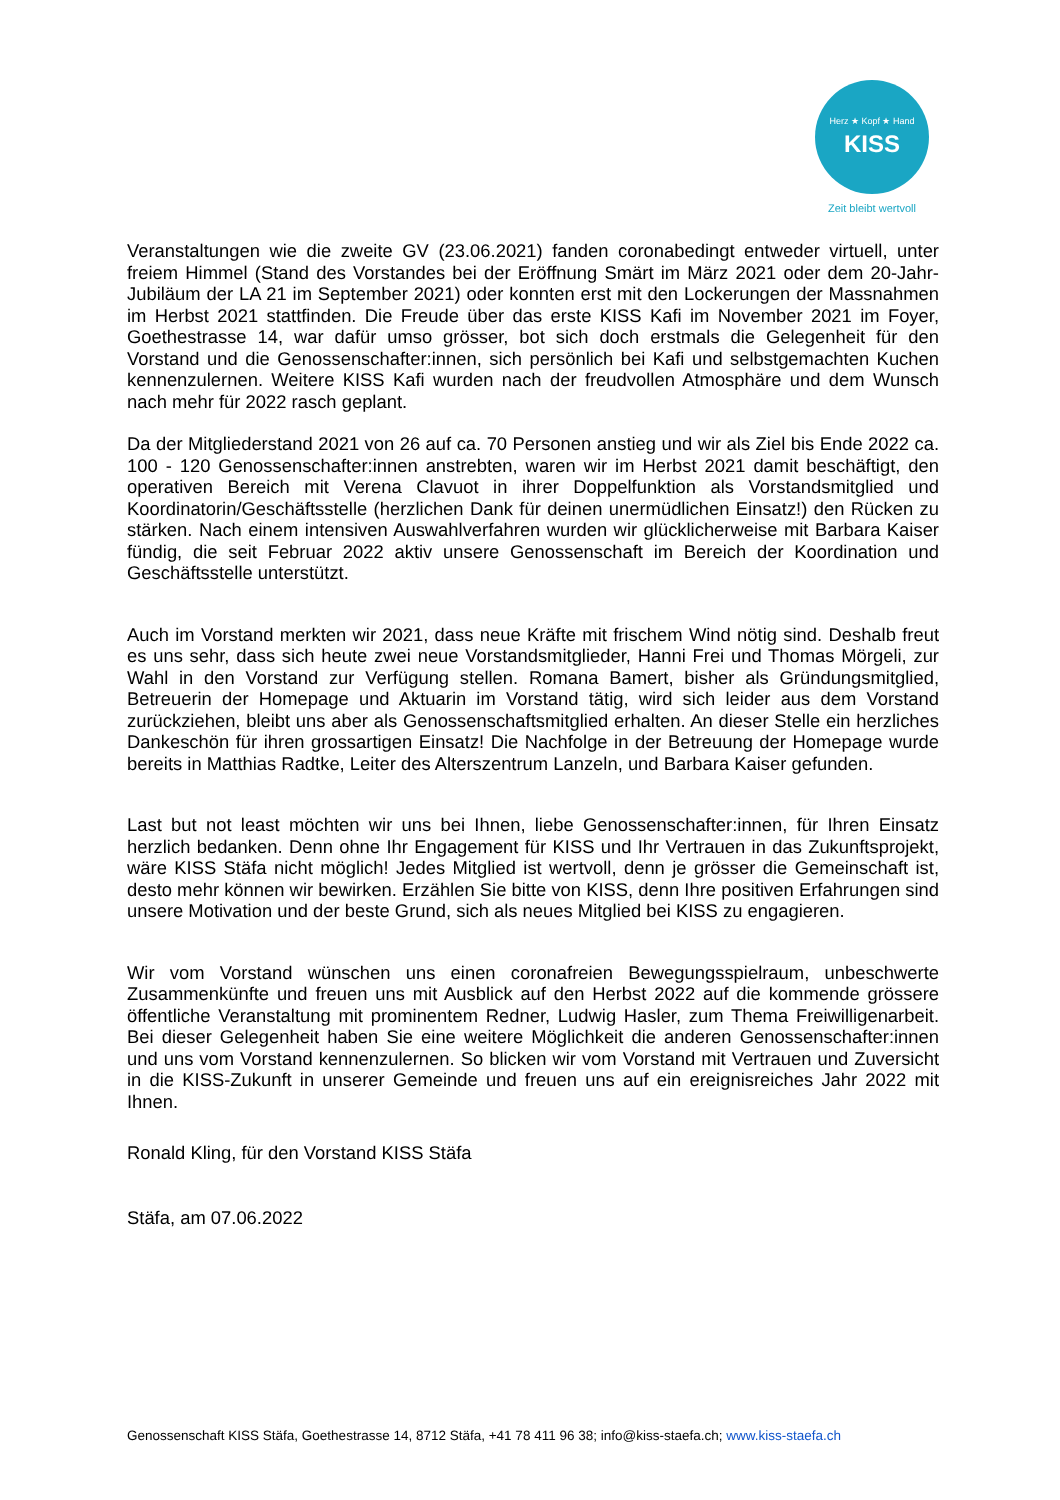Herz ★ Kopf ★ Hand
KISS
Zeit bleibt wertvoll
Veranstaltungen wie die zweite GV (23.06.2021) fanden coronabedingt entweder virtuell, unter freiem Himmel (Stand des Vorstandes bei der Eröffnung Smärt im März 2021 oder dem 20-Jahr-Jubiläum der LA 21 im September 2021) oder konnten erst mit den Lockerungen der Massnahmen im Herbst 2021 stattfinden. Die Freude über das erste KISS Kafi im November 2021 im Foyer, Goethestrasse 14, war dafür umso grösser, bot sich doch erstmals die Gelegenheit für den Vorstand und die Genossenschafter:innen, sich persönlich bei Kafi und selbstgemachten Kuchen kennenzulernen. Weitere KISS Kafi wurden nach der freudvollen Atmosphäre und dem Wunsch nach mehr für 2022 rasch geplant.
Da der Mitgliederstand 2021 von 26 auf ca. 70 Personen anstieg und wir als Ziel bis Ende 2022 ca. 100 - 120 Genossenschafter:innen anstrebten, waren wir im Herbst 2021 damit beschäftigt, den operativen Bereich mit Verena Clavuot in ihrer Doppelfunktion als Vorstandsmitglied und Koordinatorin/Geschäftsstelle (herzlichen Dank für deinen unermüdlichen Einsatz!) den Rücken zu stärken. Nach einem intensiven Auswahlverfahren wurden wir glücklicherweise mit Barbara Kaiser fündig, die seit Februar 2022 aktiv unsere Genossenschaft im Bereich der Koordination und Geschäftsstelle unterstützt.
Auch im Vorstand merkten wir 2021, dass neue Kräfte mit frischem Wind nötig sind. Deshalb freut es uns sehr, dass sich heute zwei neue Vorstandsmitglieder, Hanni Frei und Thomas Mörgeli, zur Wahl in den Vorstand zur Verfügung stellen. Romana Bamert, bisher als Gründungsmitglied, Betreuerin der Homepage und Aktuarin im Vorstand tätig, wird sich leider aus dem Vorstand zurückziehen, bleibt uns aber als Genossenschaftsmitglied erhalten. An dieser Stelle ein herzliches Dankeschön für ihren grossartigen Einsatz! Die Nachfolge in der Betreuung der Homepage wurde bereits in Matthias Radtke, Leiter des Alterszentrum Lanzeln, und Barbara Kaiser gefunden.
Last but not least möchten wir uns bei Ihnen, liebe Genossenschafter:innen, für Ihren Einsatz herzlich bedanken. Denn ohne Ihr Engagement für KISS und Ihr Vertrauen in das Zukunftsprojekt, wäre KISS Stäfa nicht möglich! Jedes Mitglied ist wertvoll, denn je grösser die Gemeinschaft ist, desto mehr können wir bewirken. Erzählen Sie bitte von KISS, denn Ihre positiven Erfahrungen sind unsere Motivation und der beste Grund, sich als neues Mitglied bei KISS zu engagieren.
Wir vom Vorstand wünschen uns einen coronafreien Bewegungsspielraum, unbeschwerte Zusammenkünfte und freuen uns mit Ausblick auf den Herbst 2022 auf die kommende grössere öffentliche Veranstaltung mit prominentem Redner, Ludwig Hasler, zum Thema Freiwilligenarbeit. Bei dieser Gelegenheit haben Sie eine weitere Möglichkeit die anderen Genossenschafter:innen und uns vom Vorstand kennenzulernen. So blicken wir vom Vorstand mit Vertrauen und Zuversicht in die KISS-Zukunft in unserer Gemeinde und freuen uns auf ein ereignisreiches Jahr 2022 mit Ihnen.
Ronald Kling, für den Vorstand KISS Stäfa
Stäfa, am 07.06.2022
Genossenschaft KISS Stäfa, Goethestrasse 14, 8712 Stäfa, +41 78 411 96 38; info@kiss-staefa.ch; www.kiss-staefa.ch